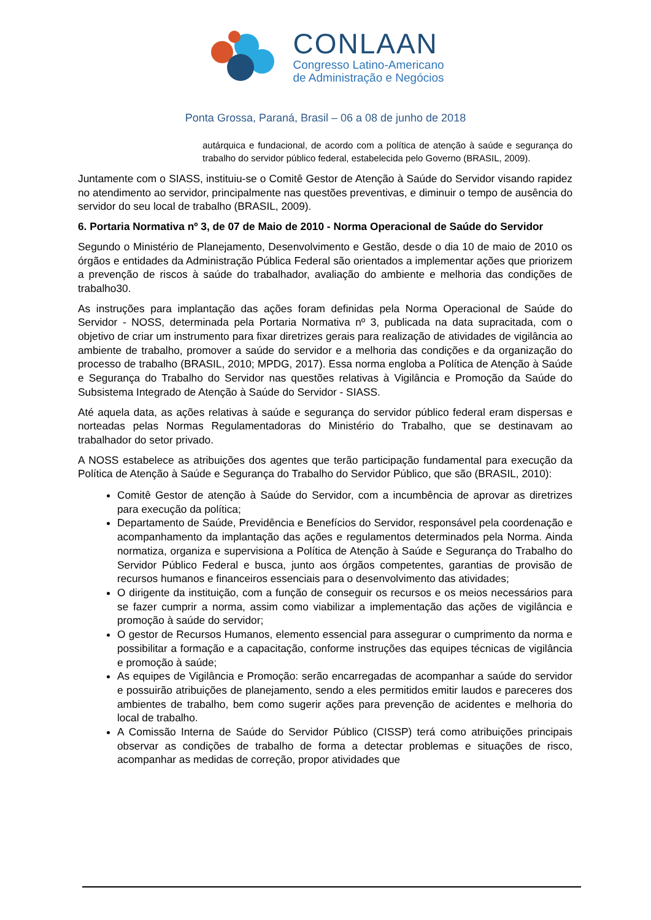CONLAAN
Congresso Latino-Americano
de Administração e Negócios
Ponta Grossa, Paraná, Brasil – 06 a 08 de junho de 2018
autárquica e fundacional, de acordo com a política de atenção à saúde e segurança do trabalho do servidor público federal, estabelecida pelo Governo (BRASIL, 2009).
Juntamente com o SIASS, instituiu-se o Comitê Gestor de Atenção à Saúde do Servidor visando rapidez no atendimento ao servidor, principalmente nas questões preventivas, e diminuir o tempo de ausência do servidor do seu local de trabalho (BRASIL, 2009).
6. Portaria Normativa nº 3, de 07 de Maio de 2010 - Norma Operacional de Saúde do Servidor
Segundo o Ministério de Planejamento, Desenvolvimento e Gestão, desde o dia 10 de maio de 2010 os órgãos e entidades da Administração Pública Federal são orientados a implementar ações que priorizem a prevenção de riscos à saúde do trabalhador, avaliação do ambiente e melhoria das condições de trabalho30.
As instruções para implantação das ações foram definidas pela Norma Operacional de Saúde do Servidor - NOSS, determinada pela Portaria Normativa nº 3, publicada na data supracitada, com o objetivo de criar um instrumento para fixar diretrizes gerais para realização de atividades de vigilância ao ambiente de trabalho, promover a saúde do servidor e a melhoria das condições e da organização do processo de trabalho (BRASIL, 2010; MPDG, 2017). Essa norma engloba a Política de Atenção à Saúde e Segurança do Trabalho do Servidor nas questões relativas à Vigilância e Promoção da Saúde do Subsistema Integrado de Atenção à Saúde do Servidor - SIASS.
Até aquela data, as ações relativas à saúde e segurança do servidor público federal eram dispersas e norteadas pelas Normas Regulamentadoras do Ministério do Trabalho, que se destinavam ao trabalhador do setor privado.
A NOSS estabelece as atribuições dos agentes que terão participação fundamental para execução da Política de Atenção à Saúde e Segurança do Trabalho do Servidor Público, que são (BRASIL, 2010):
Comitê Gestor de atenção à Saúde do Servidor, com a incumbência de aprovar as diretrizes para execução da política;
Departamento de Saúde, Previdência e Benefícios do Servidor, responsável pela coordenação e acompanhamento da implantação das ações e regulamentos determinados pela Norma. Ainda normatiza, organiza e supervisiona a Política de Atenção à Saúde e Segurança do Trabalho do Servidor Público Federal e busca, junto aos órgãos competentes, garantias de provisão de recursos humanos e financeiros essenciais para o desenvolvimento das atividades;
O dirigente da instituição, com a função de conseguir os recursos e os meios necessários para se fazer cumprir a norma, assim como viabilizar a implementação das ações de vigilância e promoção à saúde do servidor;
O gestor de Recursos Humanos, elemento essencial para assegurar o cumprimento da norma e possibilitar a formação e a capacitação, conforme instruções das equipes técnicas de vigilância e promoção à saúde;
As equipes de Vigilância e Promoção: serão encarregadas de acompanhar a saúde do servidor e possuirão atribuições de planejamento, sendo a eles permitidos emitir laudos e pareceres dos ambientes de trabalho, bem como sugerir ações para prevenção de acidentes e melhoria do local de trabalho.
A Comissão Interna de Saúde do Servidor Público (CISSP) terá como atribuições principais observar as condições de trabalho de forma a detectar problemas e situações de risco, acompanhar as medidas de correção, propor atividades que